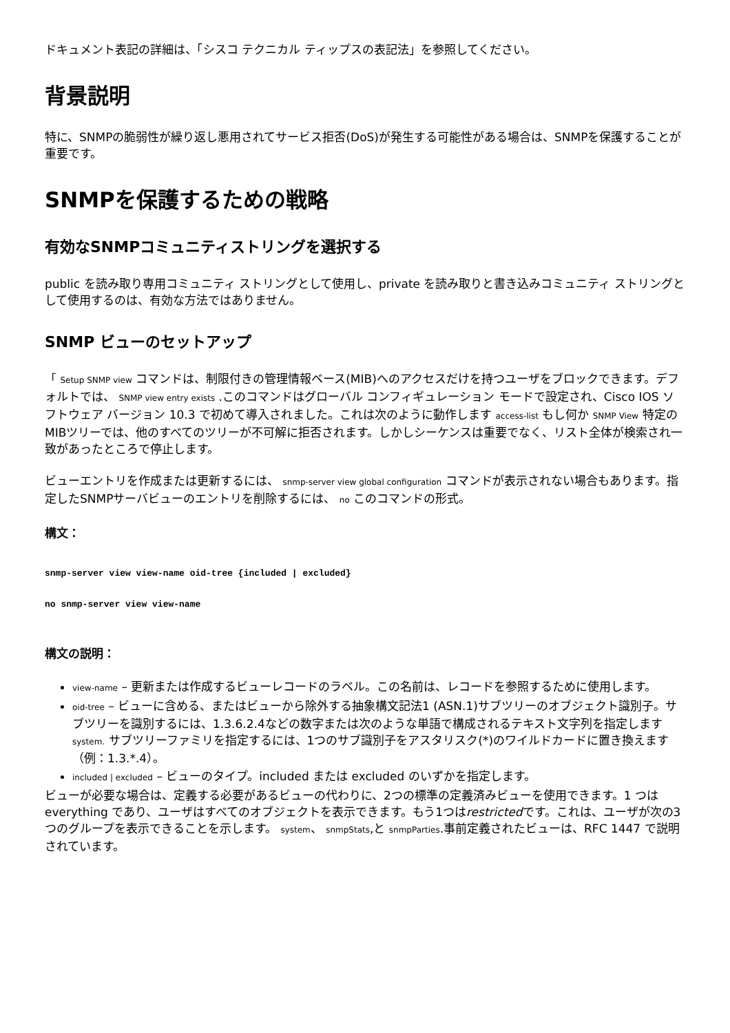ドキュメント表記の詳細は、「シスコ テクニカル ティップスの表記法」を参照してください。
背景説明
特に、SNMPの脆弱性が繰り返し悪用されてサービス拒否(DoS)が発生する可能性がある場合は、SNMPを保護することが重要です。
SNMPを保護するための戦略
有効なSNMPコミュニティストリングを選択する
public を読み取り専用コミュニティ ストリングとして使用し、private を読み取りと書き込みコミュニティ ストリングとして使用するのは、有効な方法ではありません。
SNMP ビューのセットアップ
「 Setup SNMP view コマンドは、制限付きの管理情報ベース(MIB)へのアクセスだけを持つユーザをブロックできます。デフォルトでは、 SNMP view entry exists .このコマンドはグローバル コンフィギュレーション モードで設定され、Cisco IOS ソフトウェア バージョン 10.3 で初めて導入されました。これは次のように動作します access-list もし何か SNMP View 特定のMIBツリーでは、他のすべてのツリーが不可解に拒否されます。しかしシーケンスは重要でなく、リスト全体が検索され一致があったところで停止します。
ビューエントリを作成または更新するには、 snmp-server view global configuration コマンドが表示されない場合もあります。指定したSNMPサーバビューのエントリを削除するには、 no このコマンドの形式。
構文：
snmp-server view view-name oid-tree {included | excluded}
no snmp-server view view-name
構文の説明：
view-name – 更新または作成するビューレコードのラベル。この名前は、レコードを参照するために使用します。
oid-tree – ビューに含める、またはビューから除外する抽象構文記法1 (ASN.1)サブツリーのオブジェクト識別子。サブツリーを識別するには、1.3.6.2.4などの数字または次のような単語で構成されるテキスト文字列を指定します system. サブツリーファミリを指定するには、1つのサブ識別子をアスタリスク(*)のワイルドカードに置き換えます（例：1.3.*.4）。
included | excluded – ビューのタイプ。included または excluded のいずかを指定します。
ビューが必要な場合は、定義する必要があるビューの代わりに、2つの標準の定義済みビューを使用できます。1 つは everything であり、ユーザはすべてのオブジェクトを表示できます。もう1つはrestrictedです。これは、ユーザが次の3つのグループを表示できることを示します。 system、 snmpStats,と snmpParties.事前定義されたビューは、RFC 1447 で説明されています。